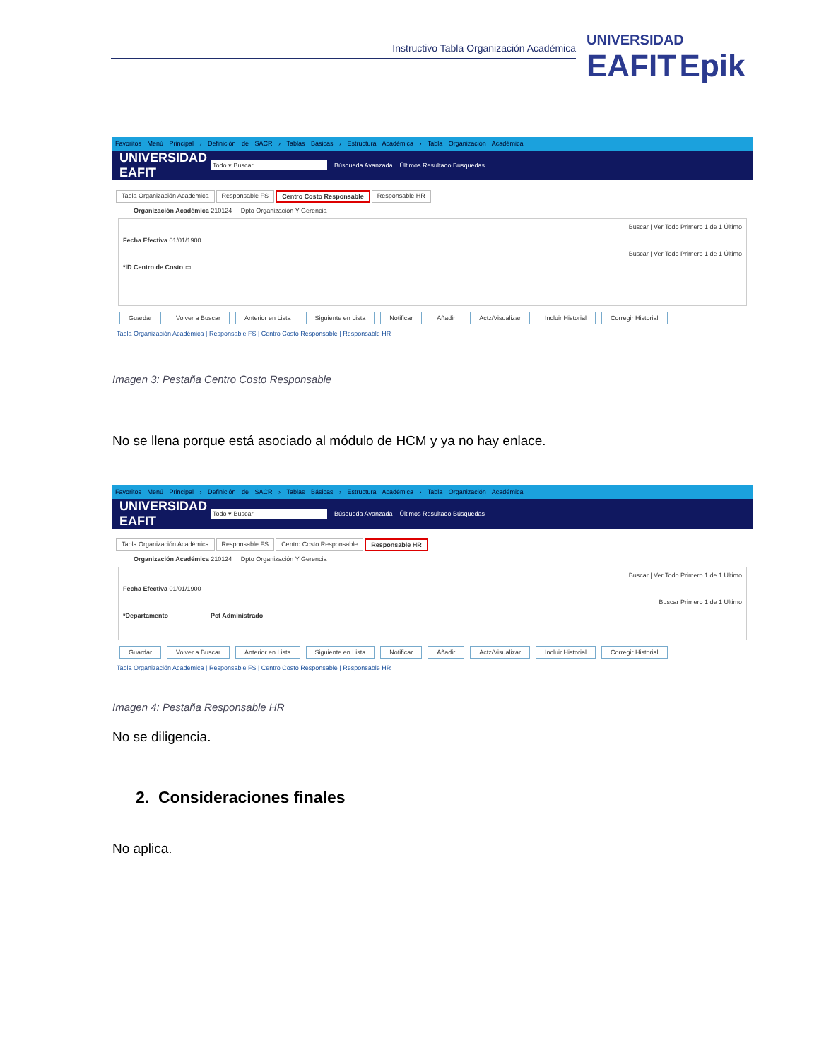Instructivo Tabla Organización Académica
UNIVERSIDAD
EAFIT Epik
Favoritos Menú Principal › Definición de SACR › Tablas Básicas › Estructura Académica › Tabla Organización Académica
UNIVERSIDAD EAFIT Todo ▾ Buscar Búsqueda Avanzada Últimos Resultado Búsquedas
Tabla Organización Académica Responsable FS Centro Costo Responsable Responsable HR
Organización Académica 210124 Dpto Organización Y Gerencia
Buscar | Ver Todo Primero 1 de 1 Último
Fecha Efectiva 01/01/1900
Buscar | Ver Todo Primero 1 de 1 Último
*ID Centro de Costo ▭
Guardar Volver a Buscar Anterior en Lista Siguiente en Lista Notificar Añadir Actz/Visualizar Incluir Historial Corregir Historial
Tabla Organización Académica | Responsable FS | Centro Costo Responsable | Responsable HR
Imagen 3: Pestaña Centro Costo Responsable
No se llena porque está asociado al módulo de HCM y ya no hay enlace.
Favoritos Menú Principal › Definición de SACR › Tablas Básicas › Estructura Académica › Tabla Organización Académica
UNIVERSIDAD EAFIT Todo ▾ Buscar Búsqueda Avanzada Últimos Resultado Búsquedas
Tabla Organización Académica Responsable FS Centro Costo Responsable Responsable HR
Organización Académica 210124 Dpto Organización Y Gerencia
Buscar | Ver Todo Primero 1 de 1 Último
Fecha Efectiva 01/01/1900
Buscar Primero 1 de 1 Último
*Departamento Pct Administrado
Guardar Volver a Buscar Anterior en Lista Siguiente en Lista Notificar Añadir Actz/Visualizar Incluir Historial Corregir Historial
Tabla Organización Académica | Responsable FS | Centro Costo Responsable | Responsable HR
Imagen 4: Pestaña Responsable HR
No se diligencia.
2. Consideraciones finales
No aplica.